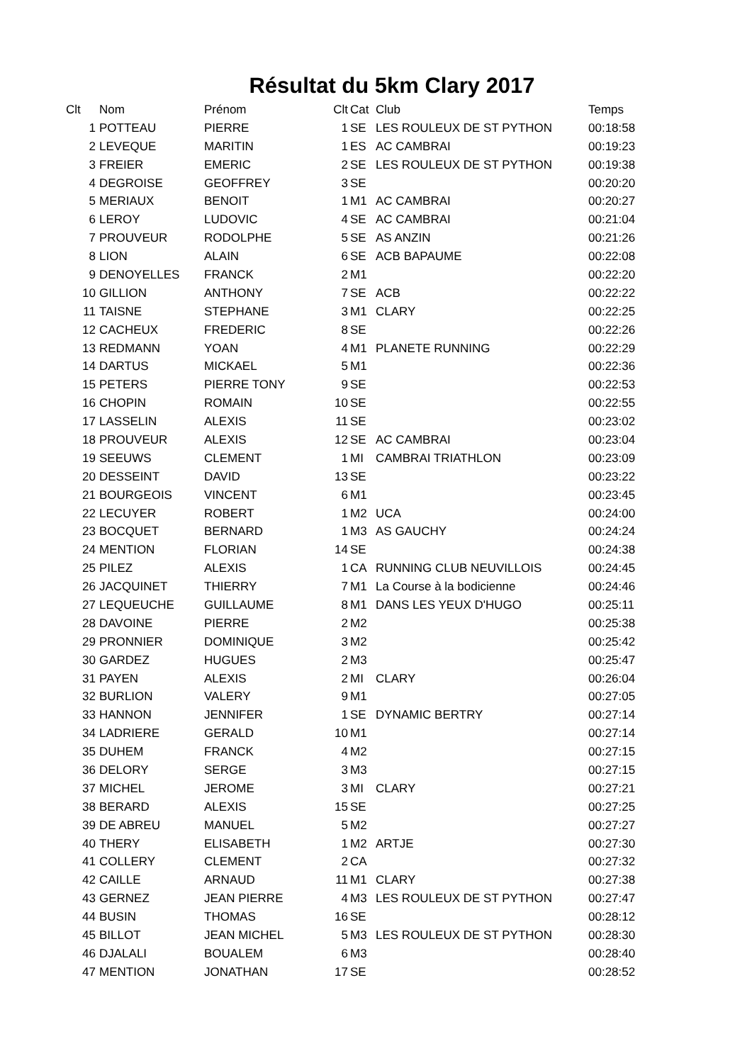Résultat du 5km Clary 2017
| Clt | Nom | Prénom | Clt | Cat | Club | Temps |
| --- | --- | --- | --- | --- | --- | --- |
| 1 | POTTEAU | PIERRE | 1 | SE | LES ROULEUX DE ST PYTHON | 00:18:58 |
| 2 | LEVEQUE | MARITIN | 1 | ES | AC CAMBRAI | 00:19:23 |
| 3 | FREIER | EMERIC | 2 | SE | LES ROULEUX DE ST PYTHON | 00:19:38 |
| 4 | DEGROISE | GEOFFREY | 3 | SE | | 00:20:20 |
| 5 | MERIAUX | BENOIT | 1 | M1 | AC CAMBRAI | 00:20:27 |
| 6 | LEROY | LUDOVIC | 4 | SE | AC CAMBRAI | 00:21:04 |
| 7 | PROUVEUR | RODOLPHE | 5 | SE | AS ANZIN | 00:21:26 |
| 8 | LION | ALAIN | 6 | SE | ACB BAPAUME | 00:22:08 |
| 9 | DENOYELLES | FRANCK | 2 | M1 | | 00:22:20 |
| 10 | GILLION | ANTHONY | 7 | SE | ACB | 00:22:22 |
| 11 | TAISNE | STEPHANE | 3 | M1 | CLARY | 00:22:25 |
| 12 | CACHEUX | FREDERIC | 8 | SE | | 00:22:26 |
| 13 | REDMANN | YOAN | 4 | M1 | PLANETE RUNNING | 00:22:29 |
| 14 | DARTUS | MICKAEL | 5 | M1 | | 00:22:36 |
| 15 | PETERS | PIERRE TONY | 9 | SE | | 00:22:53 |
| 16 | CHOPIN | ROMAIN | 10 | SE | | 00:22:55 |
| 17 | LASSELIN | ALEXIS | 11 | SE | | 00:23:02 |
| 18 | PROUVEUR | ALEXIS | 12 | SE | AC CAMBRAI | 00:23:04 |
| 19 | SEEUWS | CLEMENT | 1 | MI | CAMBRAI TRIATHLON | 00:23:09 |
| 20 | DESSEINT | DAVID | 13 | SE | | 00:23:22 |
| 21 | BOURGEOIS | VINCENT | 6 | M1 | | 00:23:45 |
| 22 | LECUYER | ROBERT | 1 | M2 | UCA | 00:24:00 |
| 23 | BOCQUET | BERNARD | 1 | M3 | AS GAUCHY | 00:24:24 |
| 24 | MENTION | FLORIAN | 14 | SE | | 00:24:38 |
| 25 | PILEZ | ALEXIS | 1 | CA | RUNNING CLUB NEUVILLOIS | 00:24:45 |
| 26 | JACQUINET | THIERRY | 7 | M1 | La Course à la bodicienne | 00:24:46 |
| 27 | LEQUEUCHE | GUILLAUME | 8 | M1 | DANS LES YEUX D'HUGO | 00:25:11 |
| 28 | DAVOINE | PIERRE | 2 | M2 | | 00:25:38 |
| 29 | PRONNIER | DOMINIQUE | 3 | M2 | | 00:25:42 |
| 30 | GARDEZ | HUGUES | 2 | M3 | | 00:25:47 |
| 31 | PAYEN | ALEXIS | 2 | MI | CLARY | 00:26:04 |
| 32 | BURLION | VALERY | 9 | M1 | | 00:27:05 |
| 33 | HANNON | JENNIFER | 1 | SE | DYNAMIC BERTRY | 00:27:14 |
| 34 | LADRIERE | GERALD | 10 | M1 | | 00:27:14 |
| 35 | DUHEM | FRANCK | 4 | M2 | | 00:27:15 |
| 36 | DELORY | SERGE | 3 | M3 | | 00:27:15 |
| 37 | MICHEL | JEROME | 3 | MI | CLARY | 00:27:21 |
| 38 | BERARD | ALEXIS | 15 | SE | | 00:27:25 |
| 39 | DE ABREU | MANUEL | 5 | M2 | | 00:27:27 |
| 40 | THERY | ELISABETH | 1 | M2 | ARTJE | 00:27:30 |
| 41 | COLLERY | CLEMENT | 2 | CA | | 00:27:32 |
| 42 | CAILLE | ARNAUD | 11 | M1 | CLARY | 00:27:38 |
| 43 | GERNEZ | JEAN PIERRE | 4 | M3 | LES ROULEUX DE ST PYTHON | 00:27:47 |
| 44 | BUSIN | THOMAS | 16 | SE | | 00:28:12 |
| 45 | BILLOT | JEAN MICHEL | 5 | M3 | LES ROULEUX DE ST PYTHON | 00:28:30 |
| 46 | DJALALI | BOUALEM | 6 | M3 | | 00:28:40 |
| 47 | MENTION | JONATHAN | 17 | SE | | 00:28:52 |